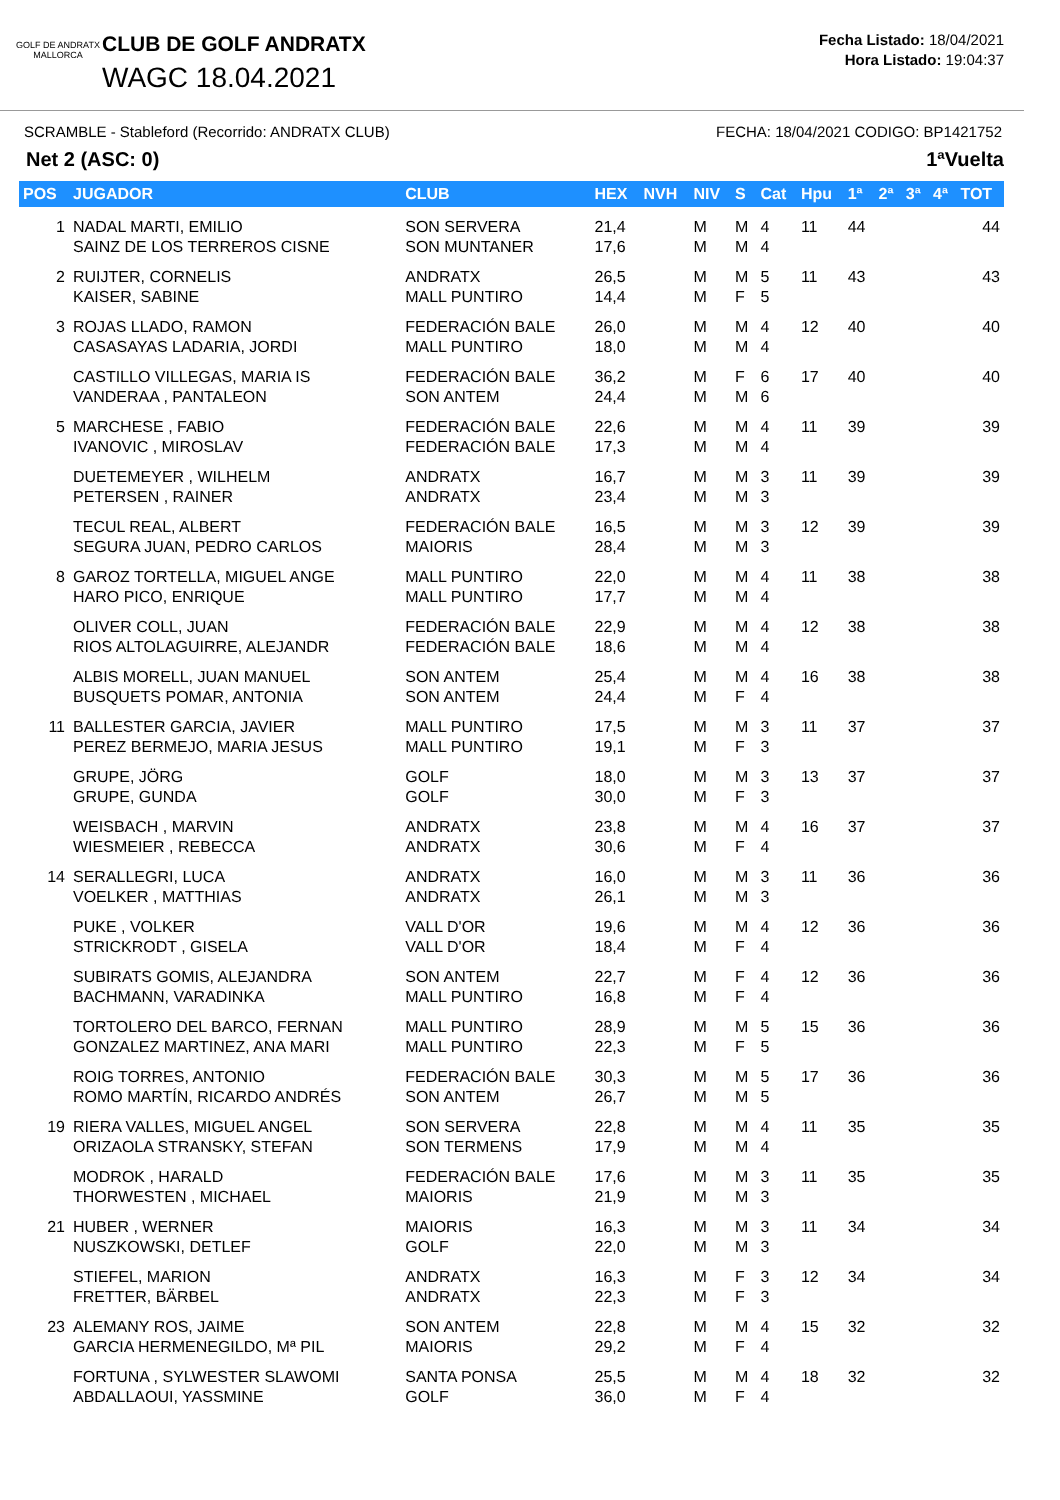GOLF DE ANDRATX
MALLORCA
CLUB DE GOLF ANDRATX
WAGC 18.04.2021
Fecha Listado: 18/04/2021
Hora Listado: 19:04:37
SCRAMBLE - Stableford (Recorrido: ANDRATX CLUB) FECHA: 18/04/2021 CODIGO: BP1421752
Net 2 (ASC: 0) 1ªVuelta
| POS | JUGADOR | CLUB | HEX | NVH | NIV | S | Cat | Hpu | 1ª | 2ª | 3ª | 4ª | TOT |
| --- | --- | --- | --- | --- | --- | --- | --- | --- | --- | --- | --- | --- | --- |
| 1 | NADAL MARTI, EMILIO SAINZ DE LOS TERREROS CISNE | SON SERVERA SON MUNTANER | 21,4 17,6 | | M M | M M | 4 4 | 11 | 44 | | | | 44 |
| 2 | RUIJTER, CORNELIS KAISER, SABINE | ANDRATX MALL PUNTIRO | 26,5 14,4 | | M M | M F | 5 5 | 11 | 43 | | | | 43 |
| 3 | ROJAS LLADO, RAMON CASASAYAS LADARIA, JORDI | FEDERACIÓN BALE MALL PUNTIRO | 26,0 18,0 | | M M | M M | 4 4 | 12 | 40 | | | | 40 |
| | CASTILLO VILLEGAS, MARIA IS VANDERAA , PANTALEON | FEDERACIÓN BALE SON ANTEM | 36,2 24,4 | | M M | F M | 6 6 | 17 | 40 | | | | 40 |
| 5 | MARCHESE , FABIO IVANOVIC , MIROSLAV | FEDERACIÓN BALE FEDERACIÓN BALE | 22,6 17,3 | | M M | M M | 4 4 | 11 | 39 | | | | 39 |
| | DUETEMEYER , WILHELM PETERSEN , RAINER | ANDRATX ANDRATX | 16,7 23,4 | | M M | M M | 3 3 | 11 | 39 | | | | 39 |
| | TECUL REAL, ALBERT SEGURA JUAN, PEDRO CARLOS | FEDERACIÓN BALE MAIORIS | 16,5 28,4 | | M M | M M | 3 3 | 12 | 39 | | | | 39 |
| 8 | GAROZ TORTELLA, MIGUEL ANGE HARO PICO, ENRIQUE | MALL PUNTIRO MALL PUNTIRO | 22,0 17,7 | | M M | M M | 4 4 | 11 | 38 | | | | 38 |
| | OLIVER COLL, JUAN RIOS ALTOLAGUIRRE, ALEJANDR | FEDERACIÓN BALE FEDERACIÓN BALE | 22,9 18,6 | | M M | M M | 4 4 | 12 | 38 | | | | 38 |
| | ALBIS MORELL, JUAN MANUEL BUSQUETS POMAR, ANTONIA | SON ANTEM SON ANTEM | 25,4 24,4 | | M M | M F | 4 4 | 16 | 38 | | | | 38 |
| 11 | BALLESTER GARCIA, JAVIER PEREZ BERMEJO, MARIA JESUS | MALL PUNTIRO MALL PUNTIRO | 17,5 19,1 | | M M | M F | 3 3 | 11 | 37 | | | | 37 |
| | GRUPE, JÖRG GRUPE, GUNDA | GOLF GOLF | 18,0 30,0 | | M M | M F | 3 3 | 13 | 37 | | | | 37 |
| | WEISBACH , MARVIN WIESMEIER , REBECCA | ANDRATX ANDRATX | 23,8 30,6 | | M M | M F | 4 4 | 16 | 37 | | | | 37 |
| 14 | SERALLEGRI, LUCA VOELKER , MATTHIAS | ANDRATX ANDRATX | 16,0 26,1 | | M M | M M | 3 3 | 11 | 36 | | | | 36 |
| | PUKE , VOLKER STRICKRODT , GISELA | VALL D'OR VALL D'OR | 19,6 18,4 | | M M | M F | 4 4 | 12 | 36 | | | | 36 |
| | SUBIRATS GOMIS, ALEJANDRA BACHMANN, VARADINKA | SON ANTEM MALL PUNTIRO | 22,7 16,8 | | M M | F F | 4 4 | 12 | 36 | | | | 36 |
| | TORTOLERO DEL BARCO, FERNAN GONZALEZ MARTINEZ, ANA MARI | MALL PUNTIRO MALL PUNTIRO | 28,9 22,3 | | M M | M F | 5 5 | 15 | 36 | | | | 36 |
| | ROIG TORRES, ANTONIO ROMO MARTÍN, RICARDO ANDRÉS | FEDERACIÓN BALE SON ANTEM | 30,3 26,7 | | M M | M M | 5 5 | 17 | 36 | | | | 36 |
| 19 | RIERA VALLES, MIGUEL ANGEL ORIZAOLA STRANSKY, STEFAN | SON SERVERA SON TERMENS | 22,8 17,9 | | M M | M M | 4 4 | 11 | 35 | | | | 35 |
| | MODROK , HARALD THORWESTEN , MICHAEL | FEDERACIÓN BALE MAIORIS | 17,6 21,9 | | M M | M M | 3 3 | 11 | 35 | | | | 35 |
| 21 | HUBER , WERNER NUSZKOWSKI, DETLEF | MAIORIS GOLF | 16,3 22,0 | | M M | M M | 3 3 | 11 | 34 | | | | 34 |
| | STIEFEL, MARION FRETTER, BÄRBEL | ANDRATX ANDRATX | 16,3 22,3 | | M M | F F | 3 3 | 12 | 34 | | | | 34 |
| 23 | ALEMANY ROS, JAIME GARCIA HERMENEGILDO, Mª PIL | SON ANTEM MAIORIS | 22,8 29,2 | | M M | M F | 4 4 | 15 | 32 | | | | 32 |
| | FORTUNA , SYLWESTER SLAWOMI ABDALLAOUI, YASSMINE | SANTA PONSA GOLF | 25,5 36,0 | | M M | M F | 4 4 | 18 | 32 | | | | 32 |